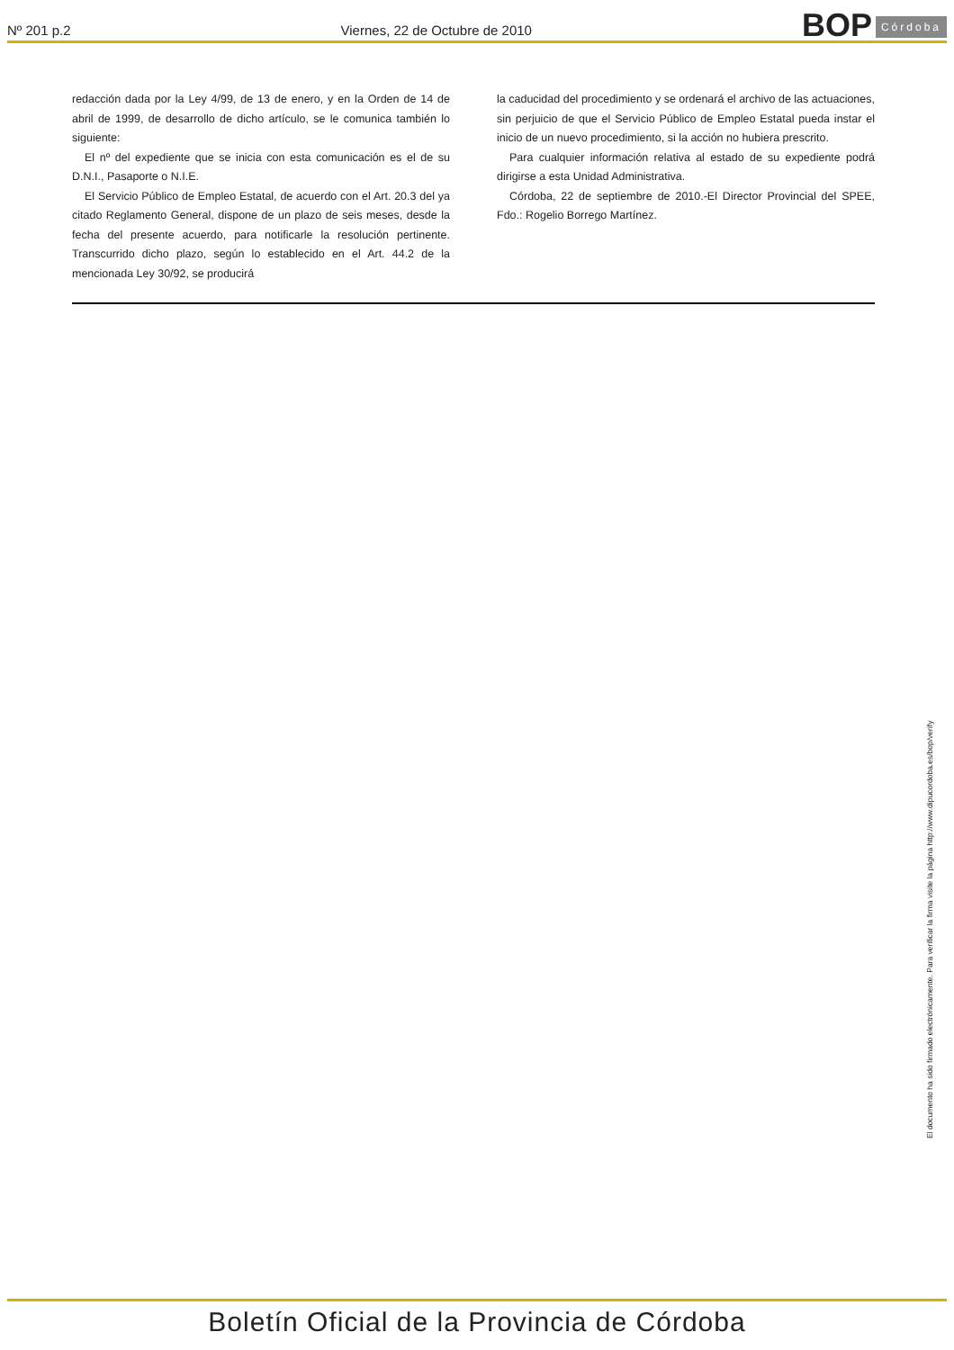Nº 201 p.2
Viernes, 22 de Octubre de 2010
BOP Córdoba
redacción dada por la Ley 4/99, de 13 de enero, y en la Orden de 14 de abril de 1999, de desarrollo de dicho artículo, se le comunica también lo siguiente:
El nº del expediente que se inicia con esta comunicación es el de su D.N.I., Pasaporte o N.I.E.
El Servicio Público de Empleo Estatal, de acuerdo con el Art. 20.3 del ya citado Reglamento General, dispone de un plazo de seis meses, desde la fecha del presente acuerdo, para notificarle la resolución pertinente. Transcurrido dicho plazo, según lo establecido en el Art. 44.2 de la mencionada Ley 30/92, se producirá
la caducidad del procedimiento y se ordenará el archivo de las actuaciones, sin perjuicio de que el Servicio Público de Empleo Estatal pueda instar el inicio de un nuevo procedimiento, si la acción no hubiera prescrito.
Para cualquier información relativa al estado de su expediente podrá dirigirse a esta Unidad Administrativa.
Córdoba, 22 de septiembre de 2010.-El Director Provincial del SPEE, Fdo.: Rogelio Borrego Martínez.
El documento ha sido firmado electrónicamente. Para verificar la firma visite la página http://www.dipucordoba.es/bop/verify
Boletín Oficial de la Provincia de Córdoba